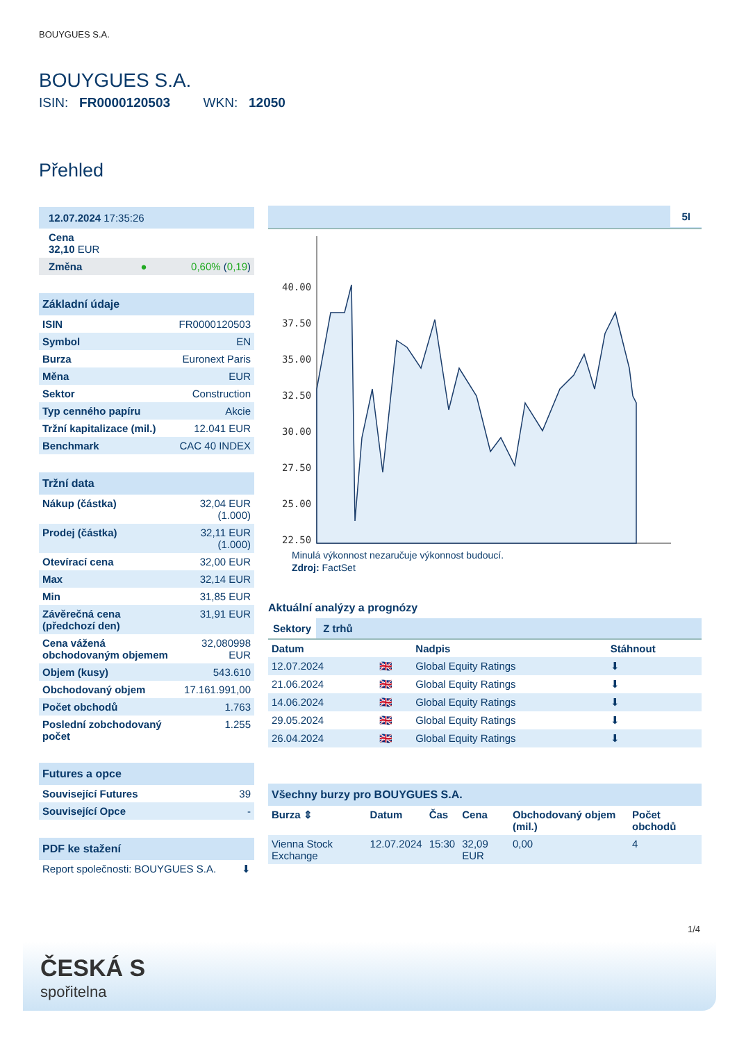BOUYGUES S.A.
BOUYGUES S.A.
ISIN: FR0000120503 WKN: 12050
Přehled
| 12.07.2024 17:35:26 | |
| Cena 32,10 EUR | |
| Změna ● | 0,60% ( 0,19 ) |
| Základní údaje | |
| ISIN | FR0000120503 |
| Symbol | EN |
| Burza | Euronext Paris |
| Měna | EUR |
| Sektor | Construction |
| Typ cenného papíru | Akcie |
| Tržní kapitalizace (mil.) | 12.041 EUR |
| Benchmark | CAC 40 INDEX |
| Tržní data | |
| Nákup (částka) | 32,04 EUR (1.000) |
| Prodej (částka) | 32,11 EUR (1.000) |
| Otevírací cena | 32,00 EUR |
| Max | 32,14 EUR |
| Min | 31,85 EUR |
| Závěrečná cena (předchozí den) | 31,91 EUR |
| Cena vážená obchodovaným objemem | 32,080998 EUR |
| Objem (kusy) | 543.610 |
| Obchodovaný objem | 17.161.991,00 |
| Počet obchodů | 1.763 |
| Poslední zobchodovaný počet | 1.255 |
| Futures a opce | |
| Související Futures | 39 |
| Související Opce | - |
| PDF ke stažení | |
| Report společnosti: BOUYGUES S.A. | ⬇ |
5I
40.00
37.50
35.00
32.50
30.00
27.50
25.00
22.50
Minulá výkonnost nezaručuje výkonnost budoucí.
Zdroj: FactSet
Aktuální analýzy a prognózy
Sektory Z trhů
| Datum | | Nadpis | Stáhnout |
| --- | --- | --- | --- |
| 12.07.2024 | 🇬🇧 | Global Equity Ratings | ⬇ |
| 21.06.2024 | 🇬🇧 | Global Equity Ratings | ⬇ |
| 14.06.2024 | 🇬🇧 | Global Equity Ratings | ⬇ |
| 29.05.2024 | 🇬🇧 | Global Equity Ratings | ⬇ |
| 26.04.2024 | 🇬🇧 | Global Equity Ratings | ⬇ |
| Všechny burzy pro BOUYGUES S.A. | | | | | |
| Burza ⇕ | Datum | Čas | Cena | Obchodovaný objem (mil.) | Počet obchodů |
| Vienna Stock Exchange | 12.07.2024 | 15:30 | 32,09 EUR | 0,00 | 4 |
1/4
ČESKÁ S
spořitelna